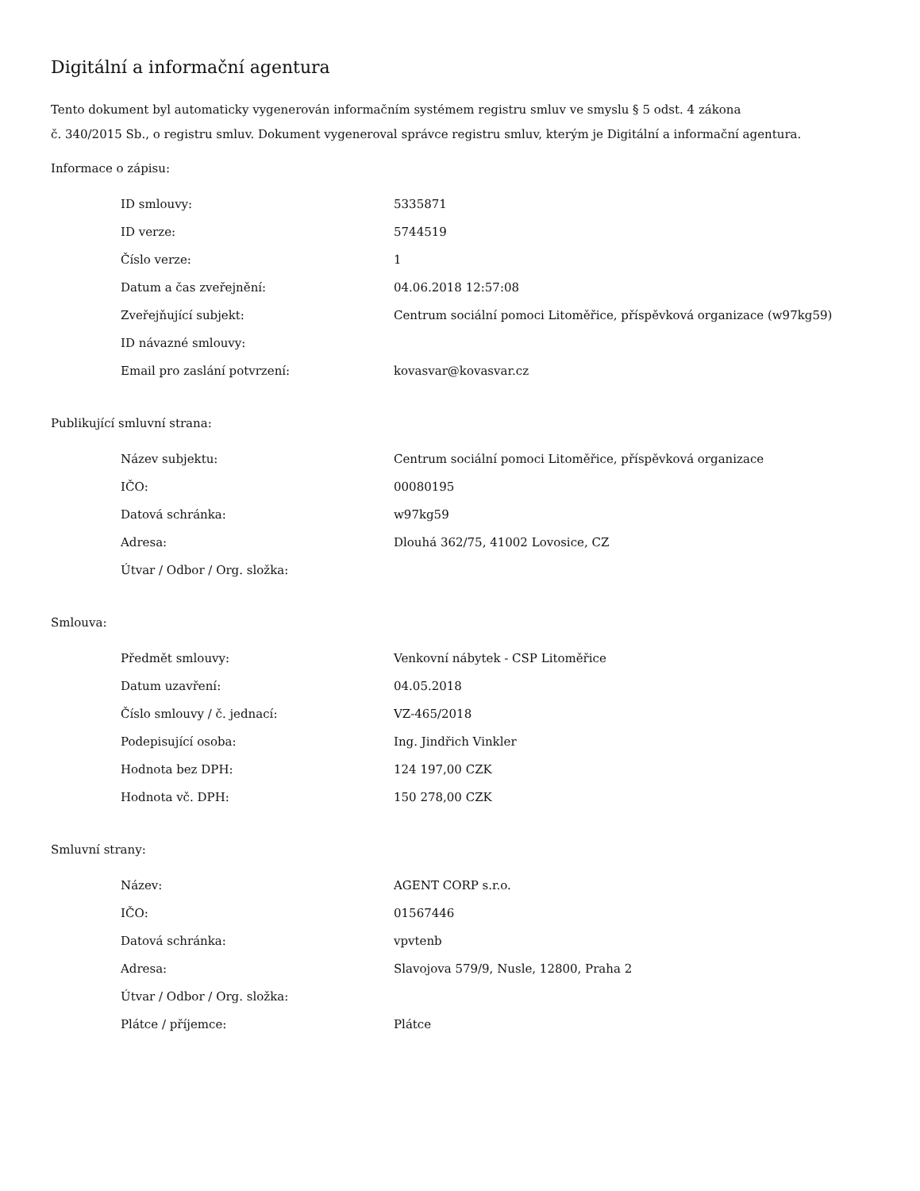Digitální a informační agentura
Tento dokument byl automaticky vygenerován informačním systémem registru smluv ve smyslu § 5 odst. 4 zákona
č. 340/2015 Sb., o registru smluv. Dokument vygeneroval správce registru smluv, kterým je Digitální a informační agentura.
Informace o zápisu:
| ID smlouvy: | 5335871 |
| ID verze: | 5744519 |
| Číslo verze: | 1 |
| Datum a čas zveřejnění: | 04.06.2018 12:57:08 |
| Zveřejňující subjekt: | Centrum sociální pomoci Litoměřice, příspěvková organizace (w97kg59) |
| ID návazné smlouvy: | |
| Email pro zaslání potvrzení: | kovasvar@kovasvar.cz |
Publikující smluvní strana:
| Název subjektu: | Centrum sociální pomoci Litoměřice, příspěvková organizace |
| IČO: | 00080195 |
| Datová schránka: | w97kg59 |
| Adresa: | Dlouhá 362/75, 41002 Lovosice, CZ |
| Útvar / Odbor / Org. složka: | |
Smlouva:
| Předmět smlouvy: | Venkovní nábytek - CSP Litoměřice |
| Datum uzavření: | 04.05.2018 |
| Číslo smlouvy / č. jednací: | VZ-465/2018 |
| Podepisující osoba: | Ing. Jindřich Vinkler |
| Hodnota bez DPH: | 124 197,00 CZK |
| Hodnota vč. DPH: | 150 278,00 CZK |
Smluvní strany:
| Název: | AGENT CORP s.r.o. |
| IČO: | 01567446 |
| Datová schránka: | vpvtenb |
| Adresa: | Slavojova 579/9, Nusle, 12800, Praha 2 |
| Útvar / Odbor / Org. složka: | |
| Plátce / příjemce: | Plátce |